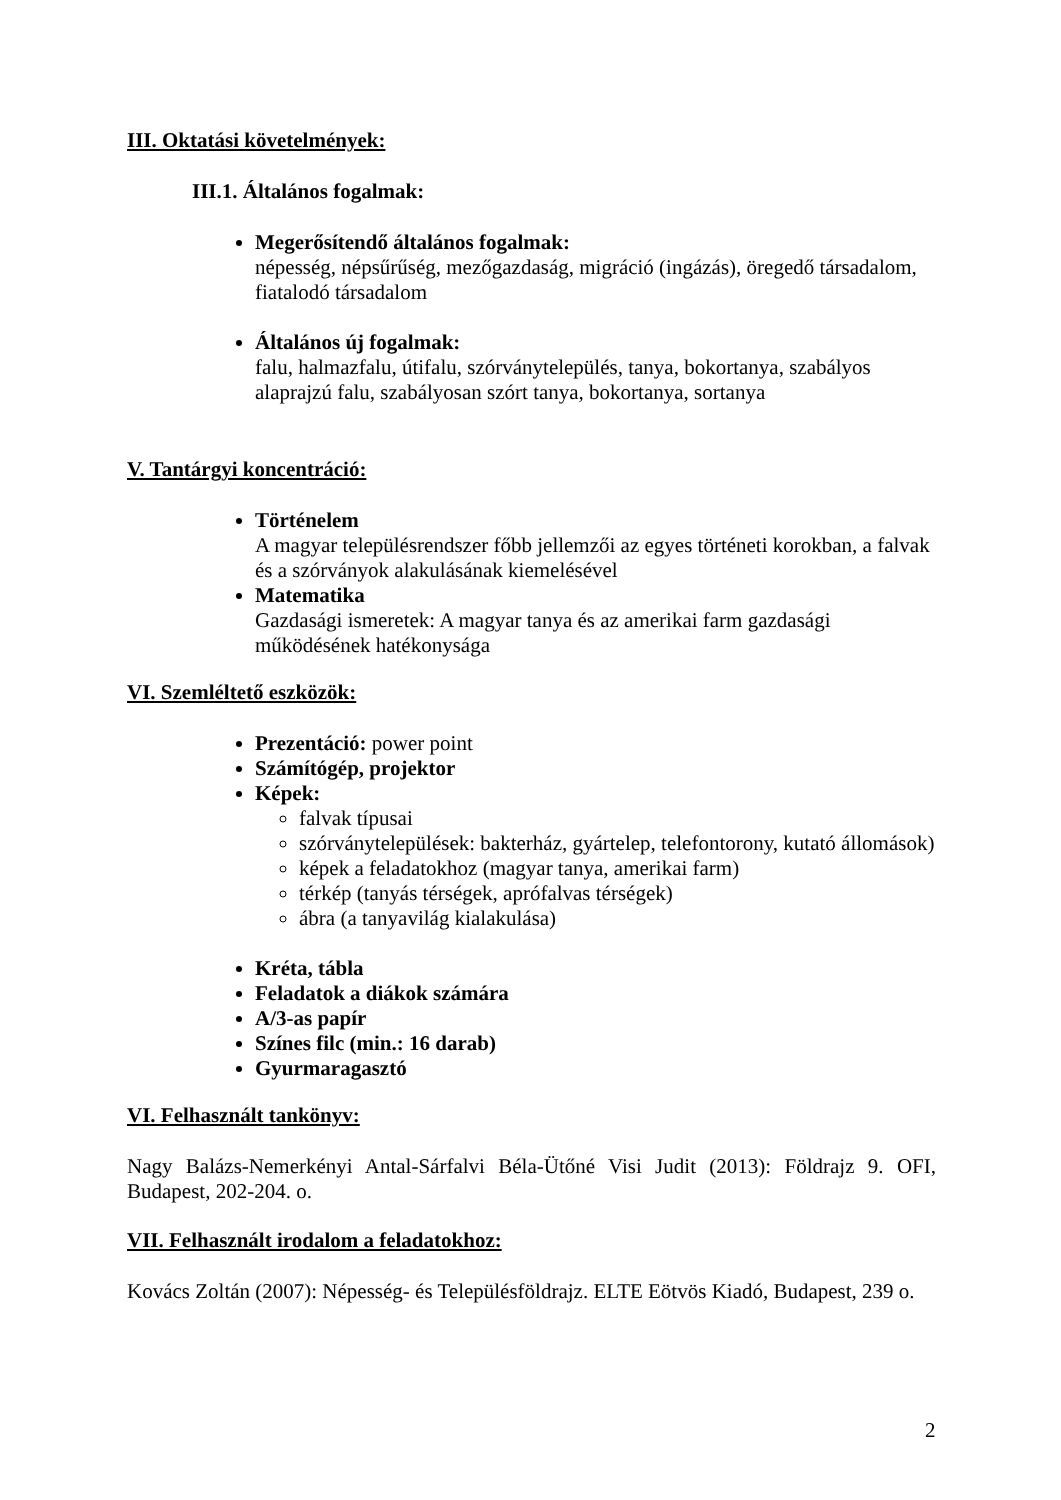III. Oktatási követelmények:
III.1. Általános fogalmak:
Megerősítendő általános fogalmak:
népesség, népsűrűség, mezőgazdaság, migráció (ingázás), öregedő társadalom, fiatalodó társadalom
Általános új fogalmak:
falu, halmazfalu, útifalu, szórványtelepülés, tanya, bokortanya, szabályos alaprajzú falu, szabályosan szórt tanya, bokortanya, sortanya
V. Tantárgyi koncentráció:
Történelem
A magyar településrendszer főbb jellemzői az egyes történeti korokban, a falvak és a szórványok alakulásának kiemelésével
Matematika
Gazdasági ismeretek: A magyar tanya és az amerikai farm gazdasági működésének hatékonysága
VI. Szemléltető eszközök:
Prezentáció: power point
Számítógép, projektor
Képek:
falvak típusai
szórványtelepülések: bakterház, gyártelep, telefontorony, kutató állomások)
képek a feladatokhoz (magyar tanya, amerikai farm)
térkép (tanyás térségek, aprófalvas térségek)
ábra (a tanyavilág kialakulása)
Kréta, tábla
Feladatok a diákok számára
A/3-as papír
Színes filc (min.: 16 darab)
Gyurmaragasztó
VI. Felhasznált tankönyv:
Nagy Balázs-Nemerkényi Antal-Sárfalvi Béla-Ütőné Visi Judit (2013): Földrajz 9. OFI, Budapest, 202-204. o.
VII. Felhasznált irodalom a feladatokhoz:
Kovács Zoltán (2007): Népesség- és Településföldrajz. ELTE Eötvös Kiadó, Budapest, 239 o.
2